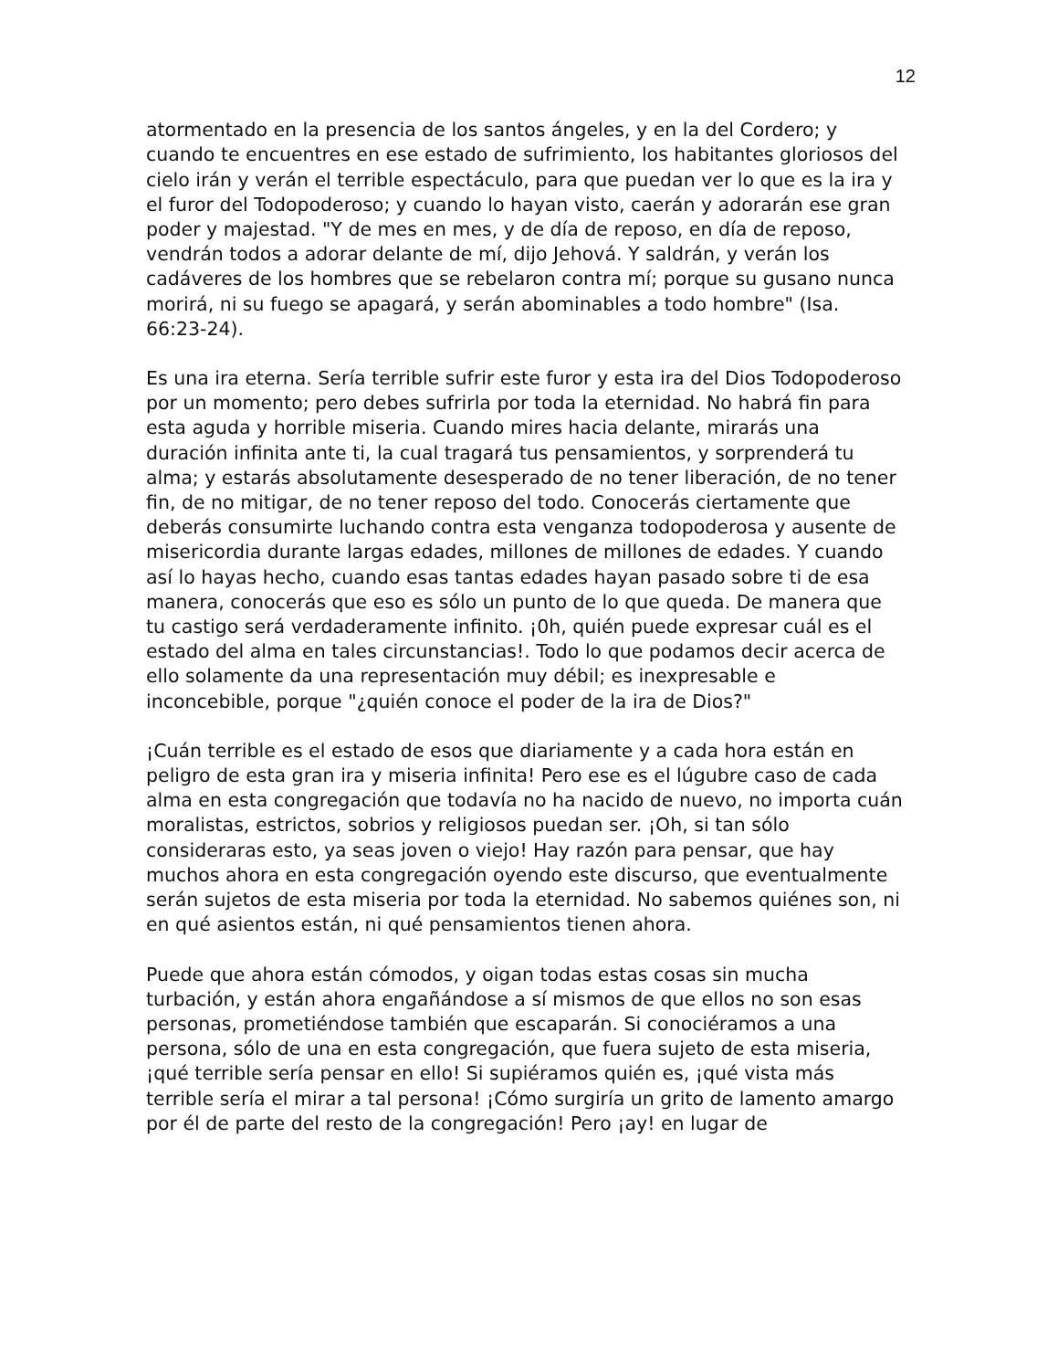12
atormentado en la presencia de los santos ángeles, y en la del Cordero; y cuando te encuentres en ese estado de sufrimiento, los habitantes gloriosos del cielo irán y verán el terrible espectáculo, para que puedan ver lo que es la ira y el furor del Todopoderoso; y cuando lo hayan visto, caerán y adorarán ese gran poder y majestad. "Y de mes en mes, y de día de reposo, en día de reposo, vendrán todos a adorar delante de mí, dijo Jehová. Y saldrán, y verán los cadáveres de los hombres que se rebelaron contra mí; porque su gusano nunca morirá, ni su fuego se apagará, y serán abominables a todo hombre" (Isa. 66:23-24).
Es una ira eterna. Sería terrible sufrir este furor y esta ira del Dios Todopoderoso por un momento; pero debes sufrirla por toda la eternidad. No habrá fin para esta aguda y horrible miseria. Cuando mires hacia delante, mirarás una duración infinita ante ti, la cual tragará tus pensamientos, y sorprenderá tu alma; y estarás absolutamente desesperado de no tener liberación, de no tener fin, de no mitigar, de no tener reposo del todo. Conocerás ciertamente que deberás consumirte luchando contra esta venganza todopoderosa y ausente de misericordia durante largas edades, millones de millones de edades. Y cuando así lo hayas hecho, cuando esas tantas edades hayan pasado sobre ti de esa manera, conocerás que eso es sólo un punto de lo que queda. De manera que tu castigo será verdaderamente infinito. ¡0h, quién puede expresar cuál es el estado del alma en tales circunstancias!. Todo lo que podamos decir acerca de ello solamente da una representación muy débil; es inexpresable e inconcebible, porque "¿quién conoce el poder de la ira de Dios?"
¡Cuán terrible es el estado de esos que diariamente y a cada hora están en peligro de esta gran ira y miseria infinita! Pero ese es el lúgubre caso de cada alma en esta congregación que todavía no ha nacido de nuevo, no importa cuán moralistas, estrictos, sobrios y religiosos puedan ser. ¡Oh, si tan sólo consideraras esto, ya seas joven o viejo! Hay razón para pensar, que hay muchos ahora en esta congregación oyendo este discurso, que eventualmente serán sujetos de esta miseria por toda la eternidad. No sabemos quiénes son, ni en qué asientos están, ni qué pensamientos tienen ahora.
Puede que ahora están cómodos, y oigan todas estas cosas sin mucha turbación, y están ahora engañándose a sí mismos de que ellos no son esas personas, prometiéndose también que escaparán. Si conociéramos a una persona, sólo de una en esta congregación, que fuera sujeto de esta miseria, ¡qué terrible sería pensar en ello! Si supiéramos quién es, ¡qué vista más terrible sería el mirar a tal persona! ¡Cómo surgiría un grito de lamento amargo por él de parte del resto de la congregación! Pero ¡ay! en lugar de